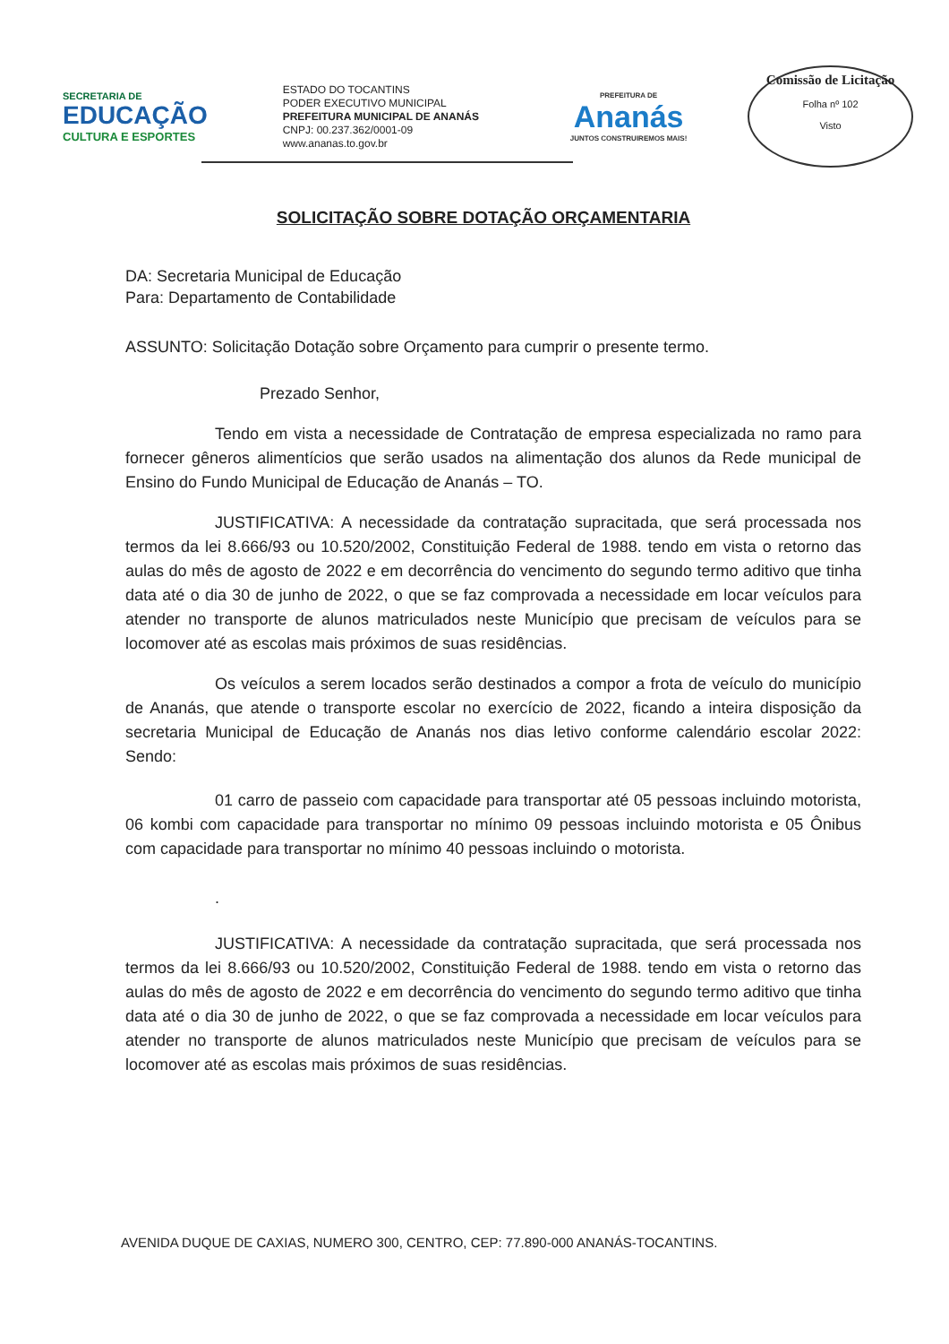SECRETARIA DE
EDUCAÇÃO
CULTURA E ESPORTES
ESTADO DO TOCANTINS
PODER EXECUTIVO MUNICIPAL
PREFEITURA MUNICIPAL DE ANANÁS
CNPJ: 00.237.362/0001-09
www.ananas.to.gov.br
PREFEITURA DE
Ananás
JUNTOS CONSTRUIREMOS MAIS!
Comissão de Licitação
Folha nº 102
Visto
SOLICITAÇÃO SOBRE DOTAÇÃO ORÇAMENTARIA
DA: Secretaria Municipal de Educação
Para: Departamento de Contabilidade
ASSUNTO: Solicitação Dotação sobre Orçamento para cumprir o presente termo.
Prezado Senhor,
Tendo em vista a necessidade de Contratação de empresa especializada no ramo para fornecer gêneros alimentícios que serão usados na alimentação dos alunos da Rede municipal de Ensino do Fundo Municipal de Educação de Ananás – TO.
JUSTIFICATIVA: A necessidade da contratação supracitada, que será processada nos termos da lei 8.666/93 ou 10.520/2002, Constituição Federal de 1988. tendo em vista o retorno das aulas do mês de agosto de 2022 e em decorrência do vencimento do segundo termo aditivo que tinha data até o dia 30 de junho de 2022, o que se faz comprovada a necessidade em locar veículos para atender no transporte de alunos matriculados neste Município que precisam de veículos para se locomover até as escolas mais próximos de suas residências.
Os veículos a serem locados serão destinados a compor a frota de veículo do município de Ananás, que atende o transporte escolar no exercício de 2022, ficando a inteira disposição da secretaria Municipal de Educação de Ananás nos dias letivo conforme calendário escolar 2022: Sendo:
01 carro de passeio com capacidade para transportar até 05 pessoas incluindo motorista, 06 kombi com capacidade para transportar no mínimo 09 pessoas incluindo motorista e 05 Ônibus com capacidade para transportar no mínimo 40 pessoas incluindo o motorista.
.
JUSTIFICATIVA: A necessidade da contratação supracitada, que será processada nos termos da lei 8.666/93 ou 10.520/2002, Constituição Federal de 1988. tendo em vista o retorno das aulas do mês de agosto de 2022 e em decorrência do vencimento do segundo termo aditivo que tinha data até o dia 30 de junho de 2022, o que se faz comprovada a necessidade em locar veículos para atender no transporte de alunos matriculados neste Município que precisam de veículos para se locomover até as escolas mais próximos de suas residências.
AVENIDA DUQUE DE CAXIAS, NUMERO 300, CENTRO, CEP: 77.890-000 ANANÁS-TOCANTINS.